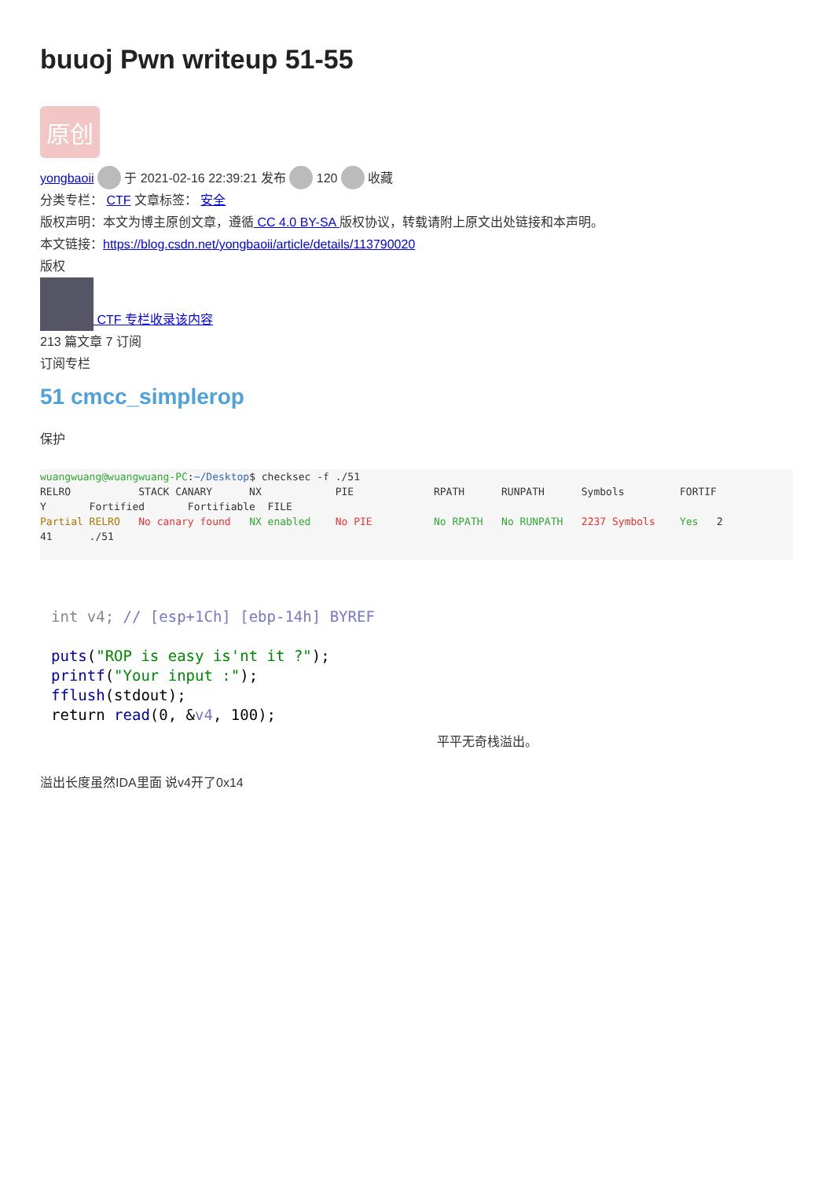buuoj Pwn writeup 51-55
原创
yongbaoii 于 2021-02-16 22:39:21 发布 120 收藏
分类专栏： CTF 文章标签： 安全
版权声明：本文为博主原创文章，遵循 CC 4.0 BY-SA 版权协议，转载请附上原文出处链接和本声明。
本文链接：https://blog.csdn.net/yongbaoii/article/details/113790020
版权
CTF 专栏收录该内容
213 篇文章 7 订阅
订阅专栏
51 cmcc_simplerop
保护
wuangwuang@wuangwuang-PC:~/Desktop$ checksec -f ./51
RELRO           STACK CANARY      NX            PIE             RPATH      RUNPATH      Symbols         FORTIF
Y       Fortified       Fortifiable  FILE
Partial RELRO   No canary found   NX enabled    No PIE          No RPATH   No RUNPATH   2237 Symbols    Yes   2
41      ./51
int v4; // [esp+1Ch] [ebp-14h] BYREF

puts("ROP is easy is'nt it ?");
printf("Your input :");
fflush(stdout);
return read(0, &v4, 100);
平平无奇栈溢出。
溢出长度虽然IDA里面 说v4开了0x14